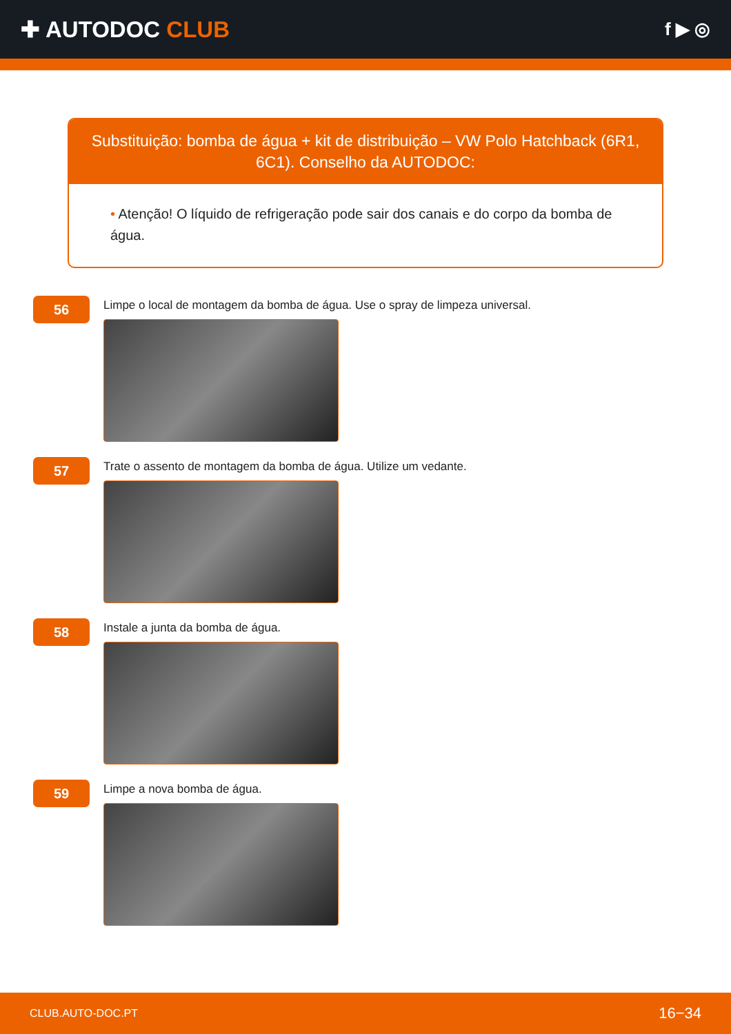✚ AUTODOC CLUB
f ▶ ◎
Substituição: bomba de água + kit de distribuição – VW Polo Hatchback (6R1, 6C1). Conselho da AUTODOC:
• Atenção! O líquido de refrigeração pode sair dos canais e do corpo da bomba de água.
56
Limpe o local de montagem da bomba de água. Use o spray de limpeza universal.
57
Trate o assento de montagem da bomba de água. Utilize um vedante.
58
Instale a junta da bomba de água.
59
Limpe a nova bomba de água.
CLUB.AUTO-DOC.PT
16−34